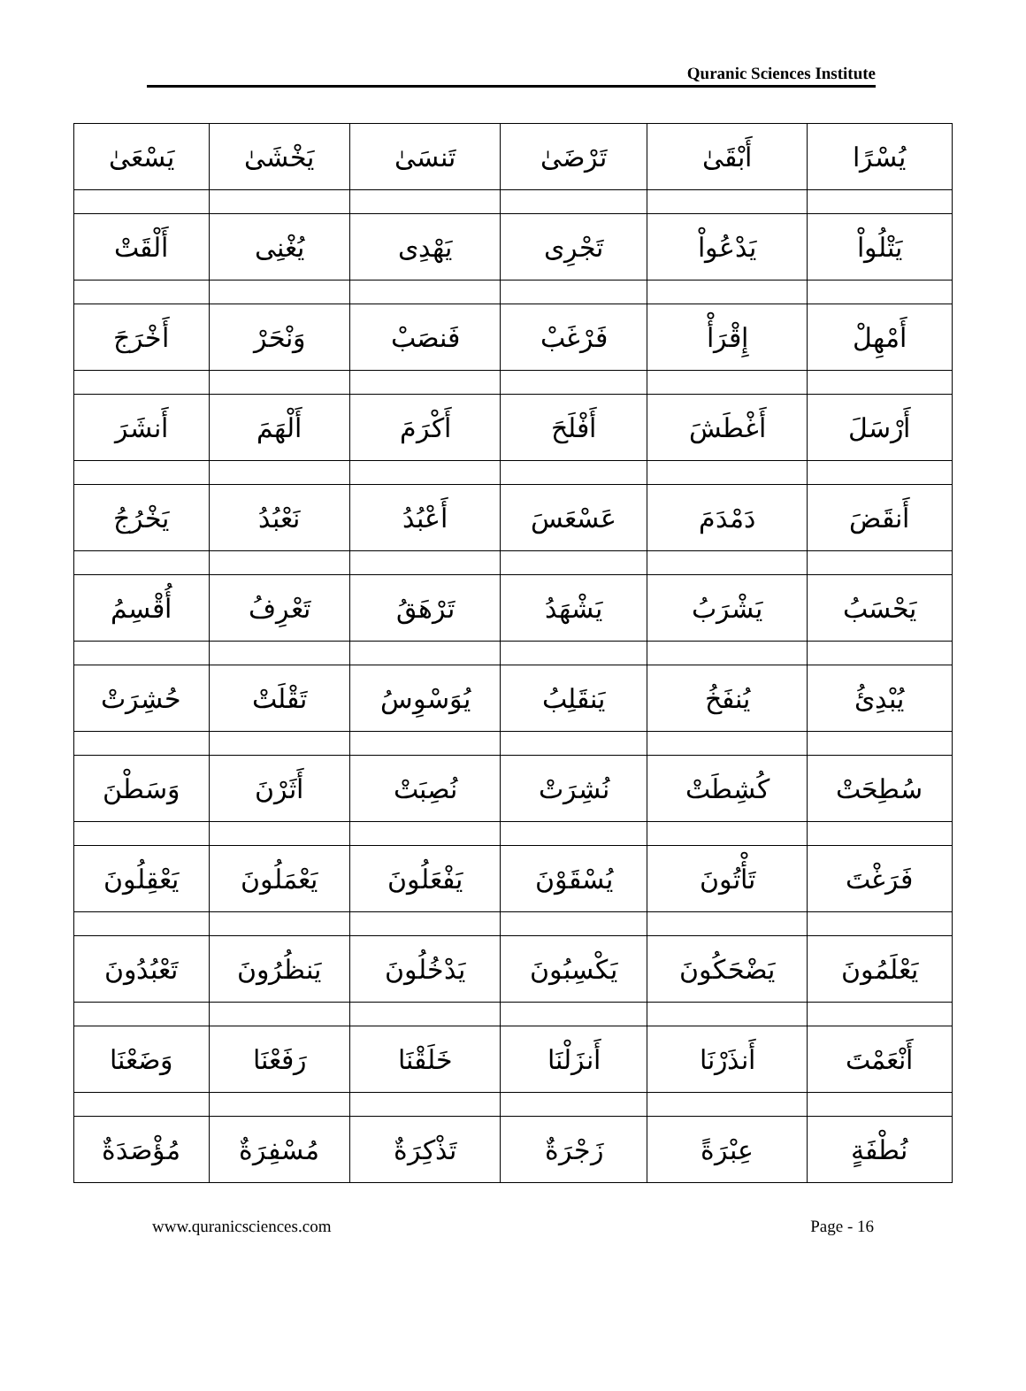Quranic Sciences Institute
| يُسْرًا | أَبْقَىٰ | تَرْضَىٰ | تَنسَىٰ | يَخْشَىٰ | يَسْعَىٰ |
| يَتْلُواْ | يَدْعُواْ | تَجْرِى | يَهْدِى | يُغْنِى | أَلْقَتْ |
| أَمْهِلْ | إِقْرَأْ | فَرْغَبْ | فَنصَبْ | وَنْحَرْ | أَخْرَجَ |
| أَرْسَلَ | أَغْطَشَ | أَفْلَحَ | أَكْرَمَ | أَلْهَمَ | أَنشَرَ |
| أَنقَضَ | دَمْدَمَ | عَسْعَسَ | أَعْبُدُ | نَعْبُدُ | يَخْرُجُ |
| يَحْسَبُ | يَشْرَبُ | يَشْهَدُ | تَرْهَقُ | تَعْرِفُ | أُقْسِمُ |
| يُبْدِئُ | يُنفَخُ | يَنقَلِبُ | يُوَسْوِسُ | تَقْلَتْ | حُشِرَتْ |
| سُطِحَتْ | كُشِطَتْ | نُشِرَتْ | نُصِبَتْ | أَثَرْنَ | وَسَطْنَ |
| فَرَغْتَ | تَأْتُونَ | يُسْقَوْنَ | يَفْعَلُونَ | يَعْمَلُونَ | يَعْقِلُونَ |
| يَعْلَمُونَ | يَضْحَكُونَ | يَكْسِبُونَ | يَدْخُلُونَ | يَنظُرُونَ | تَعْبُدُونَ |
| أَنْعَمْتَ | أَنذَرْنَا | أَنزَلْنَا | خَلَقْنَا | رَفَعْنَا | وَضَعْنَا |
| نُطْفَةٍ | عِبْرَةً | زَجْرَةٌ | تَذْكِرَةٌ | مُسْفِرَةٌ | مُؤْصَدَةٌ |
www.quranicsciences.com Page - 16